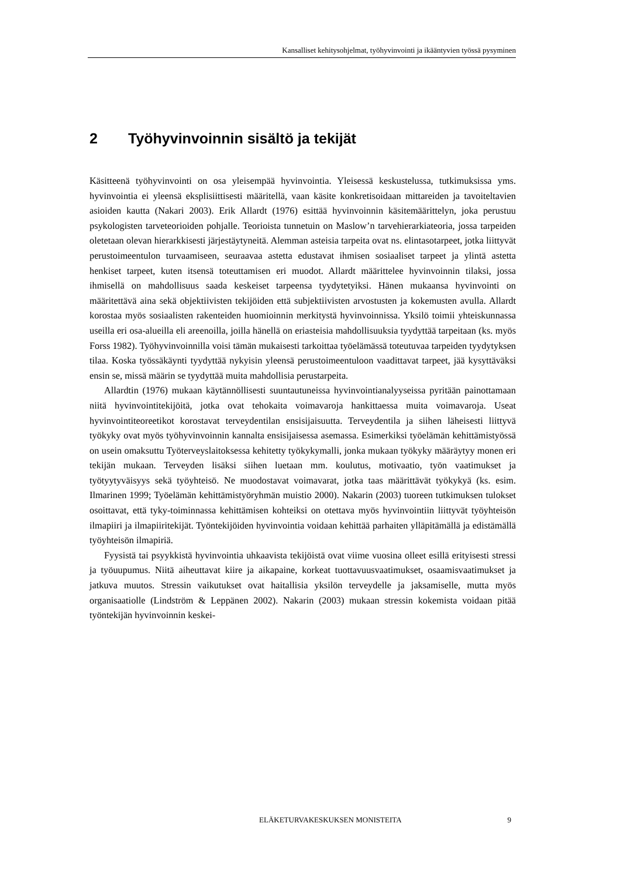Kansalliset kehitysohjelmat, työhyvinvointi ja ikääntyvien työssä pysyminen
2 Työhyvinvoinnin sisältö ja tekijät
Käsitteenä työhyvinvointi on osa yleisempää hyvinvointia. Yleisessä keskustelussa, tutkimuksissa yms. hyvinvointia ei yleensä eksplisiittisesti määritellä, vaan käsite konkretisoidaan mittareiden ja tavoiteltavien asioiden kautta (Nakari 2003). Erik Allardt (1976) esittää hyvinvoinnin käsitemäärittelyn, joka perustuu psykologisten tarveteorioiden pohjalle. Teorioista tunnetuin on Maslow’n tarvehierarkiateoria, jossa tarpeiden oletetaan olevan hierarkkisesti järjestäytyneitä. Alemman asteisia tarpeita ovat ns. elintasotarpeet, jotka liittyvät perustoimeentulon turvaamiseen, seuraavaa astetta edustavat ihmisen sosiaaliset tarpeet ja ylintä astetta henkiset tarpeet, kuten itsensä toteuttamisen eri muodot. Allardt määrittelee hyvinvoinnin tilaksi, jossa ihmisellä on mahdollisuus saada keskeiset tarpeensa tyydytetyiksi. Hänen mukaansa hyvinvointi on määritettävä aina sekä objektiivisten tekijöiden että subjektiivisten arvostusten ja kokemusten avulla. Allardt korostaa myös sosiaalisten rakenteiden huomioinnin merkitystä hyvinvoinnissa. Yksilö toimii yhteiskunnassa useilla eri osa-alueilla eli areenoilla, joilla hänellä on eriasteisia mahdollisuuksia tyydyttää tarpeitaan (ks. myös Forss 1982). Työhyvinvoinnilla voisi tämän mukaisesti tarkoittaa työelämässä toteutuvaa tarpeiden tyydytyksen tilaa. Koska työssäkäynti tyydyttää nykyisin yleensä perustoimeentuloon vaadittavat tarpeet, jää kysyttäväksi ensin se, missä määrin se tyydyttää muita mahdollisia perustarpeita.
Allardtin (1976) mukaan käytännöllisesti suuntautuneissa hyvinvointianalyyseissa pyritään painottamaan niitä hyvinvointitekijöitä, jotka ovat tehokaita voimavaroja hankittaessa muita voimavaroja. Useat hyvinvointiteoreetikot korostavat terveydentilan ensisijaisuutta. Terveydentila ja siihen läheisesti liittyvä työkyky ovat myös työhyvinvoinnin kannalta ensisijaisessa asemassa. Esimerkiksi työelämän kehittämistyössä on usein omaksuttu Työterveyslaitoksessa kehitetty työkykymalli, jonka mukaan työkyky määräytyy monen eri tekijän mukaan. Terveyden lisäksi siihen luetaan mm. koulutus, motivaatio, työn vaatimukset ja työtyytyväisyys sekä työyhteisö. Ne muodostavat voimavarat, jotka taas määrittävät työkykyä (ks. esim. Ilmarinen 1999; Työelämän kehittämistyöryhmän muistio 2000). Nakarin (2003) tuoreen tutkimuksen tulokset osoittavat, että tyky-toiminnassa kehittämisen kohteiksi on otettava myös hyvinvointiin liittyvät työyhteisön ilmapiiri ja ilmapiiritekijät. Työntekijöiden hyvinvointia voidaan kehittää parhaiten ylläpitämällä ja edistämällä työyhteisön ilmapiriä.
Fyysistä tai psyykkistä hyvinvointia uhkaavista tekijöistä ovat viime vuosina olleet esillä erityisesti stressi ja työuupumus. Niitä aiheuttavat kiire ja aikapaine, korkeat tuottavuusvaatimukset, osaamisvaatimukset ja jatkuva muutos. Stressin vaikutukset ovat haitallisia yksilön terveydelle ja jaksamiselle, mutta myös organisaatiolle (Lindström & Leppänen 2002). Nakarin (2003) mukaan stressin kokemista voidaan pitää työntekijän hyvinvoinnin keskei-
ELÄKETURVAKESKUKSEN MONISTEITA 9